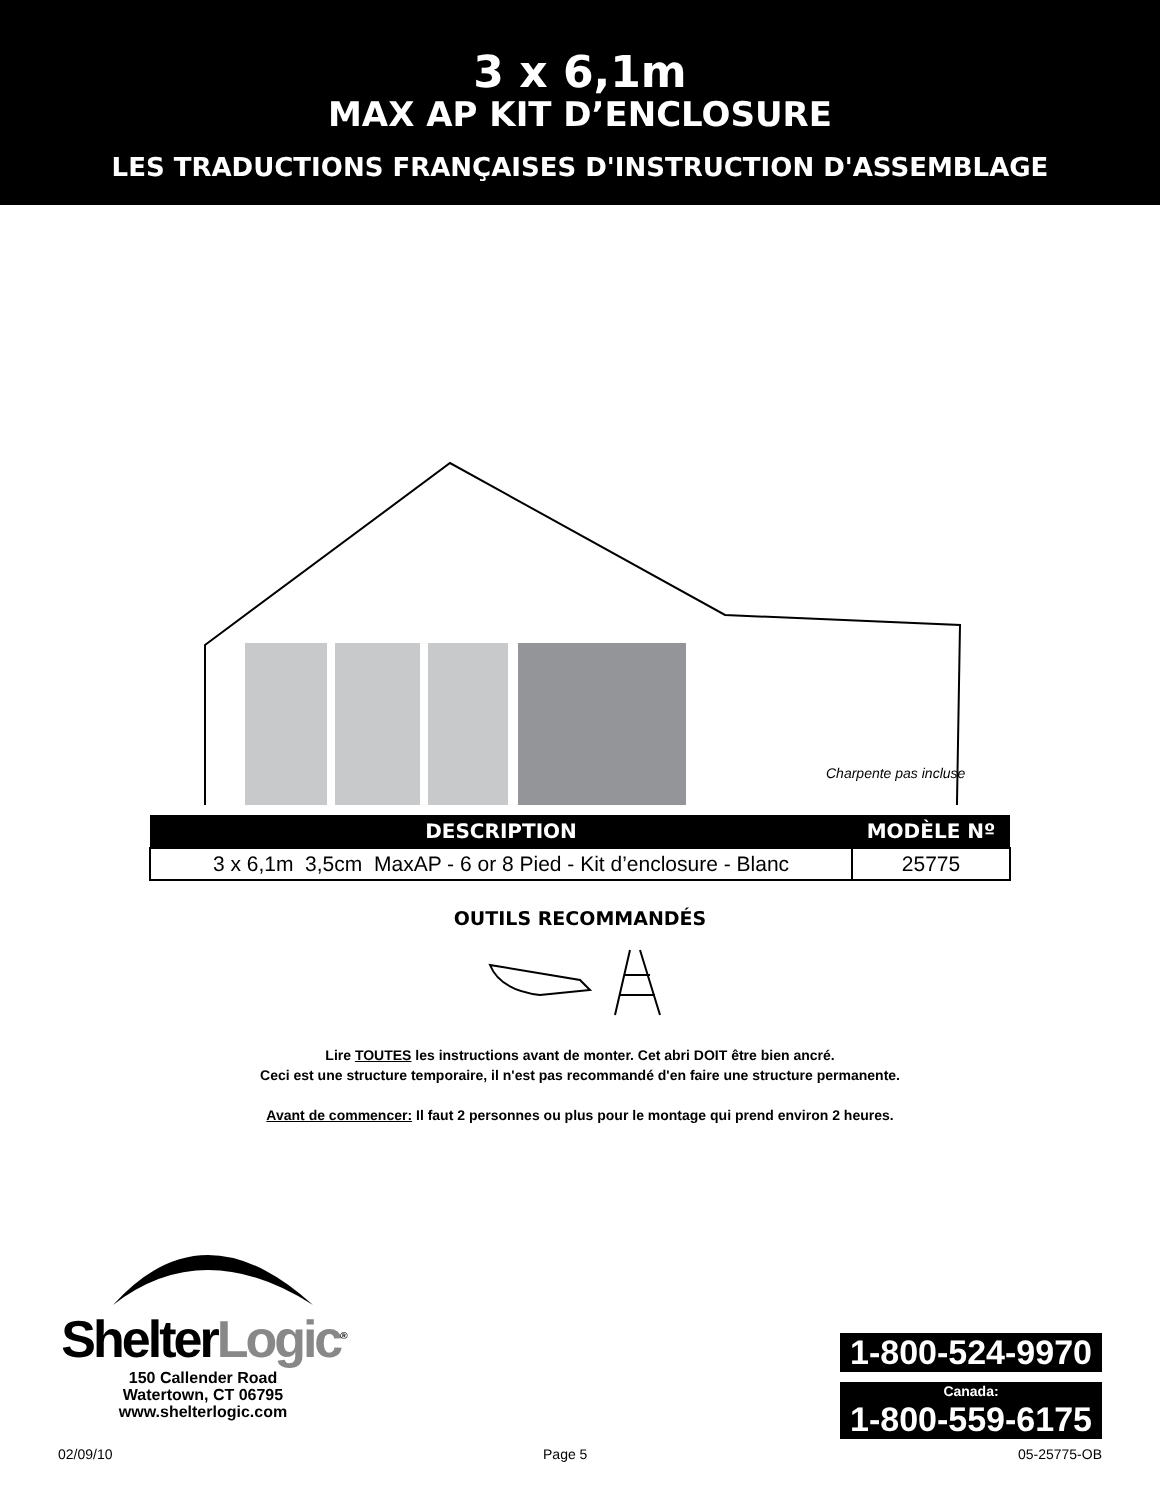3 x 6,1m
MAX AP KIT D’ENCLOSURE
LES TRADUCTIONS FRANÇAISES D'INSTRUCTION D'ASSEMBLAGE
Charpente pas incluse
| DESCRIPTION | MODÈLE Nº |
| --- | --- |
| 3 x 6,1m 3,5cm MaxAP - 6 or 8 Pied - Kit d’enclosure - Blanc | 25775 |
OUTILS RECOMMANDÉS
Lire TOUTES les instructions avant de monter. Cet abri DOIT être bien ancré.
Ceci est une structure temporaire, il n'est pas recommandé d'en faire une structure permanente.
Avant de commencer: Il faut 2 personnes ou plus pour le montage qui prend environ 2 heures.
ShelterLogic<sup>®</sup>
150 Callender Road
Watertown, CT 06795
www.shelterlogic.com
1-800-524-9970
Canada:
1-800-559-6175
02/09/10 Page 5 05-25775-OB